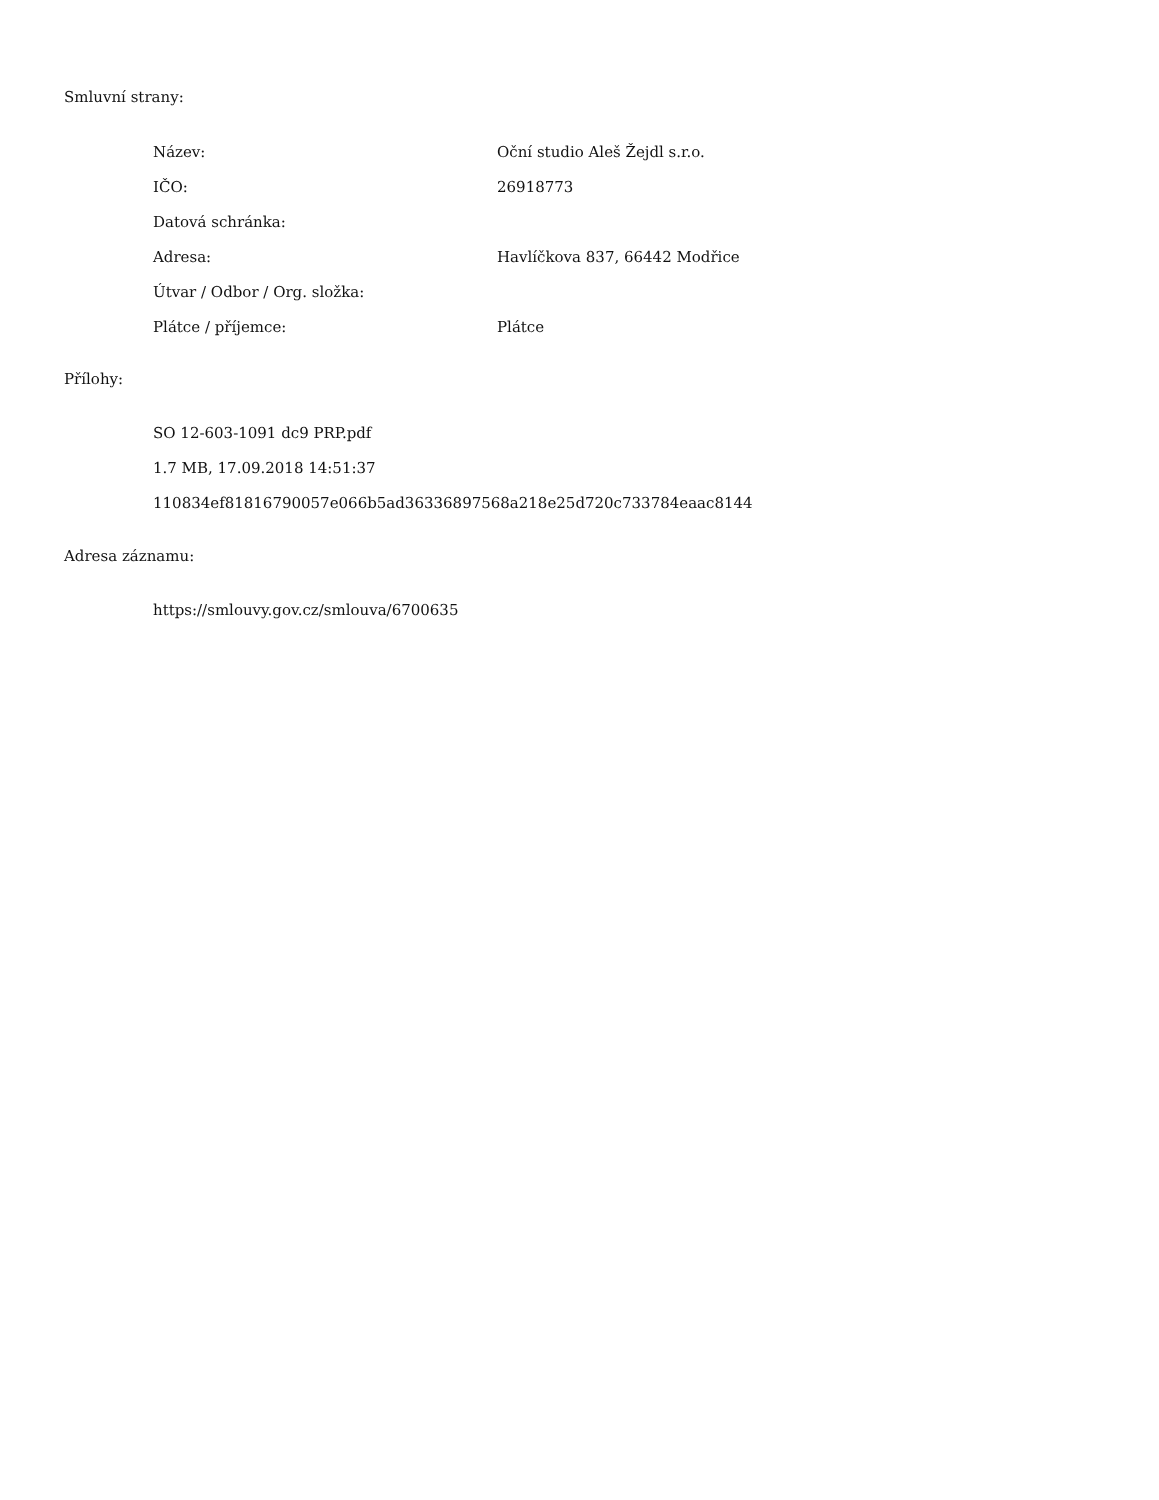Smluvní strany:
| Název: | Oční studio Aleš Žejdl s.r.o. |
| IČO: | 26918773 |
| Datová schránka: | |
| Adresa: | Havlíčkova 837, 66442 Modřice |
| Útvar / Odbor / Org. složka: | |
| Plátce / příjemce: | Plátce |
Přílohy:
SO 12-603-1091 dc9 PRP.pdf
1.7 MB, 17.09.2018 14:51:37
110834ef81816790057e066b5ad36336897568a218e25d720c733784eaac8144
Adresa záznamu:
https://smlouvy.gov.cz/smlouva/6700635